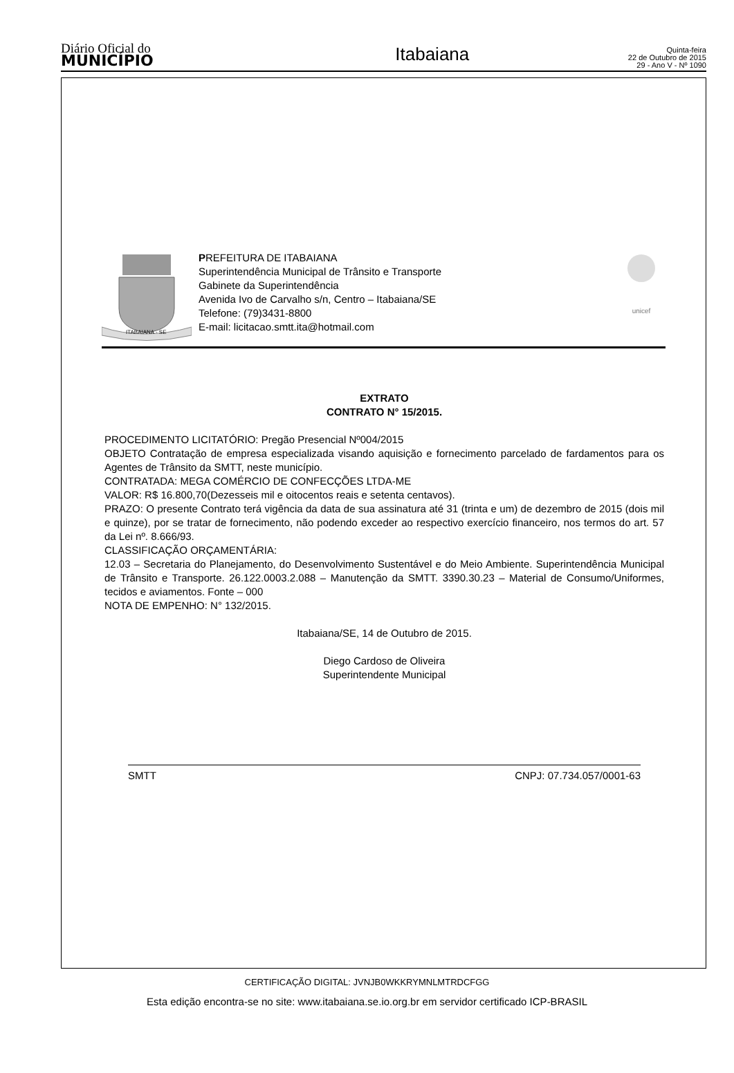Diário Oficial do
MUNICÍPIO
Itabaiana
Quinta-feira
22 de Outubro de 2015
29 - Ano V - Nº 1090
ITABAIANA - SE
PREFEITURA DE ITABAIANA
Superintendência Municipal de Trânsito e Transporte
Gabinete da Superintendência
Avenida Ivo de Carvalho s/n, Centro – Itabaiana/SE
Telefone: (79)3431-8800
E-mail: licitacao.smtt.ita@hotmail.com
unicef
EXTRATO
CONTRATO N° 15/2015.
PROCEDIMENTO LICITATÓRIO: Pregão Presencial Nº004/2015
OBJETO Contratação de empresa especializada visando aquisição e fornecimento parcelado de fardamentos para os Agentes de Trânsito da SMTT, neste município.
CONTRATADA: MEGA COMÉRCIO DE CONFECÇÕES LTDA-ME
VALOR: R$ 16.800,70(Dezesseis mil e oitocentos reais e setenta centavos).
PRAZO: O presente Contrato terá vigência da data de sua assinatura até 31 (trinta e um) de dezembro de 2015 (dois mil e quinze), por se tratar de fornecimento, não podendo exceder ao respectivo exercício financeiro, nos termos do art. 57 da Lei nº. 8.666/93.
CLASSIFICAÇÃO ORÇAMENTÁRIA:
12.03 – Secretaria do Planejamento, do Desenvolvimento Sustentável e do Meio Ambiente. Superintendência Municipal de Trânsito e Transporte. 26.122.0003.2.088 – Manutenção da SMTT. 3390.30.23 – Material de Consumo/Uniformes, tecidos e aviamentos. Fonte – 000
NOTA DE EMPENHO: N° 132/2015.
Itabaiana/SE, 14 de Outubro de 2015.
Diego Cardoso de Oliveira
Superintendente Municipal
SMTT CNPJ: 07.734.057/0001-63
CERTIFICAÇÃO DIGITAL: JVNJB0WKKRYMNLMTRDCFGG
Esta edição encontra-se no site: www.itabaiana.se.io.org.br em servidor certificado ICP-BRASIL